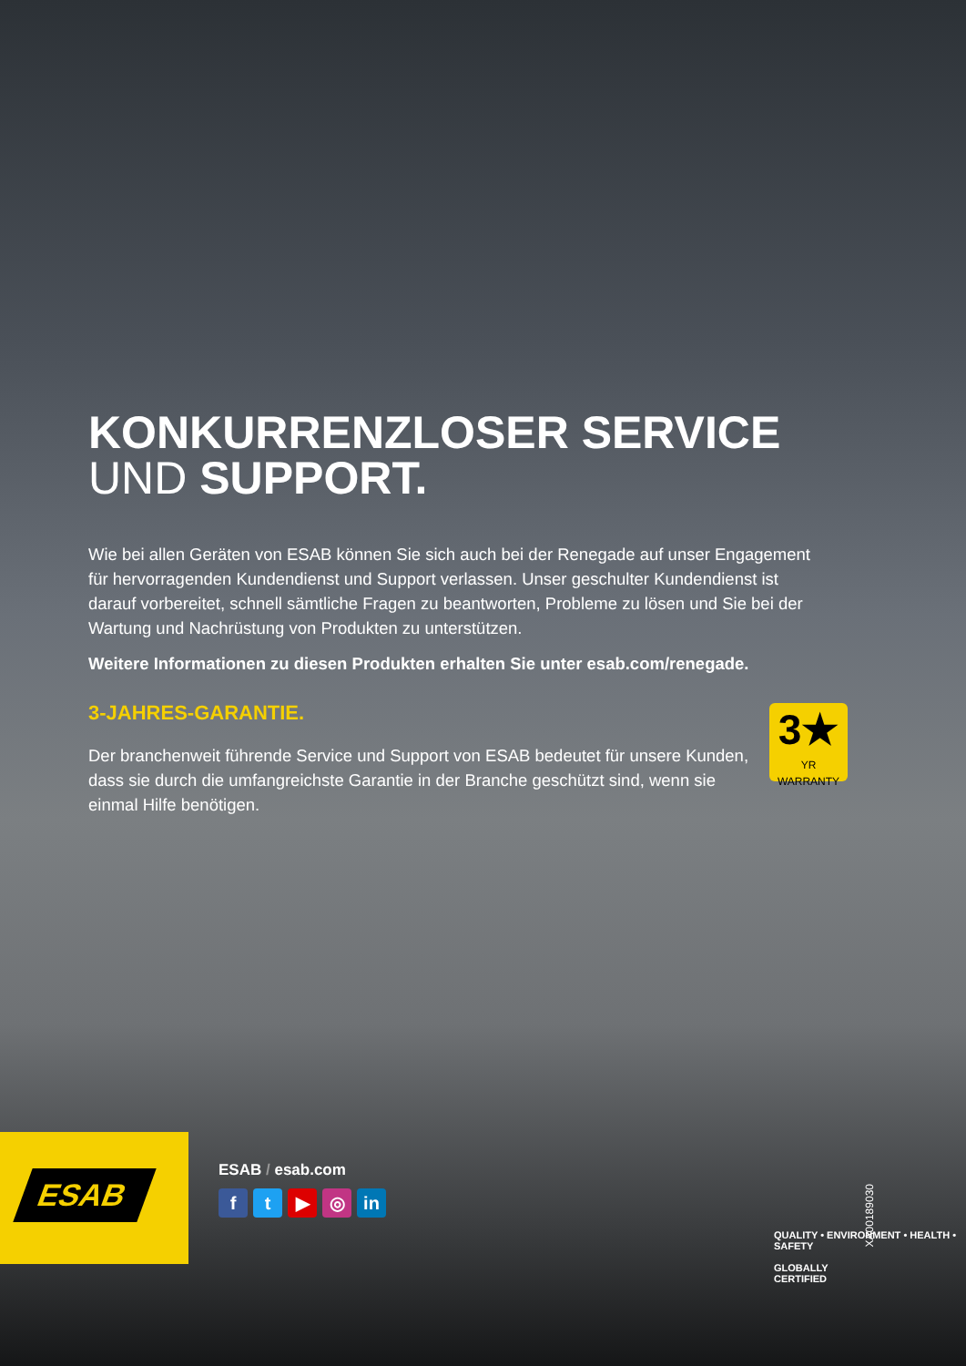KONKURRENZLOSER SERVICE
UND SUPPORT.
Wie bei allen Geräten von ESAB können Sie sich auch bei der Renegade auf unser Engagement für hervorragenden Kundendienst und Support verlassen. Unser geschulter Kundendienst ist darauf vorbereitet, schnell sämtliche Fragen zu beantworten, Probleme zu lösen und Sie bei der Wartung und Nachrüstung von Produkten zu unterstützen.
Weitere Informationen zu diesen Produkten erhalten Sie unter esab.com/renegade.
3-JAHRES-GARANTIE.
Der branchenweit führende Service und Support von ESAB bedeutet für unsere Kunden, dass sie durch die umfangreichste Garantie in der Branche geschützt sind, wenn sie einmal Hilfe benötigen.
3★
YR
WARRANTY
ESAB
ESAB / esab.com
ft ▶ ◎ in
QUALITY • ENVIRONMENT • HEALTH • SAFETY
GLOBALLY
CERTIFIED
XA00189030